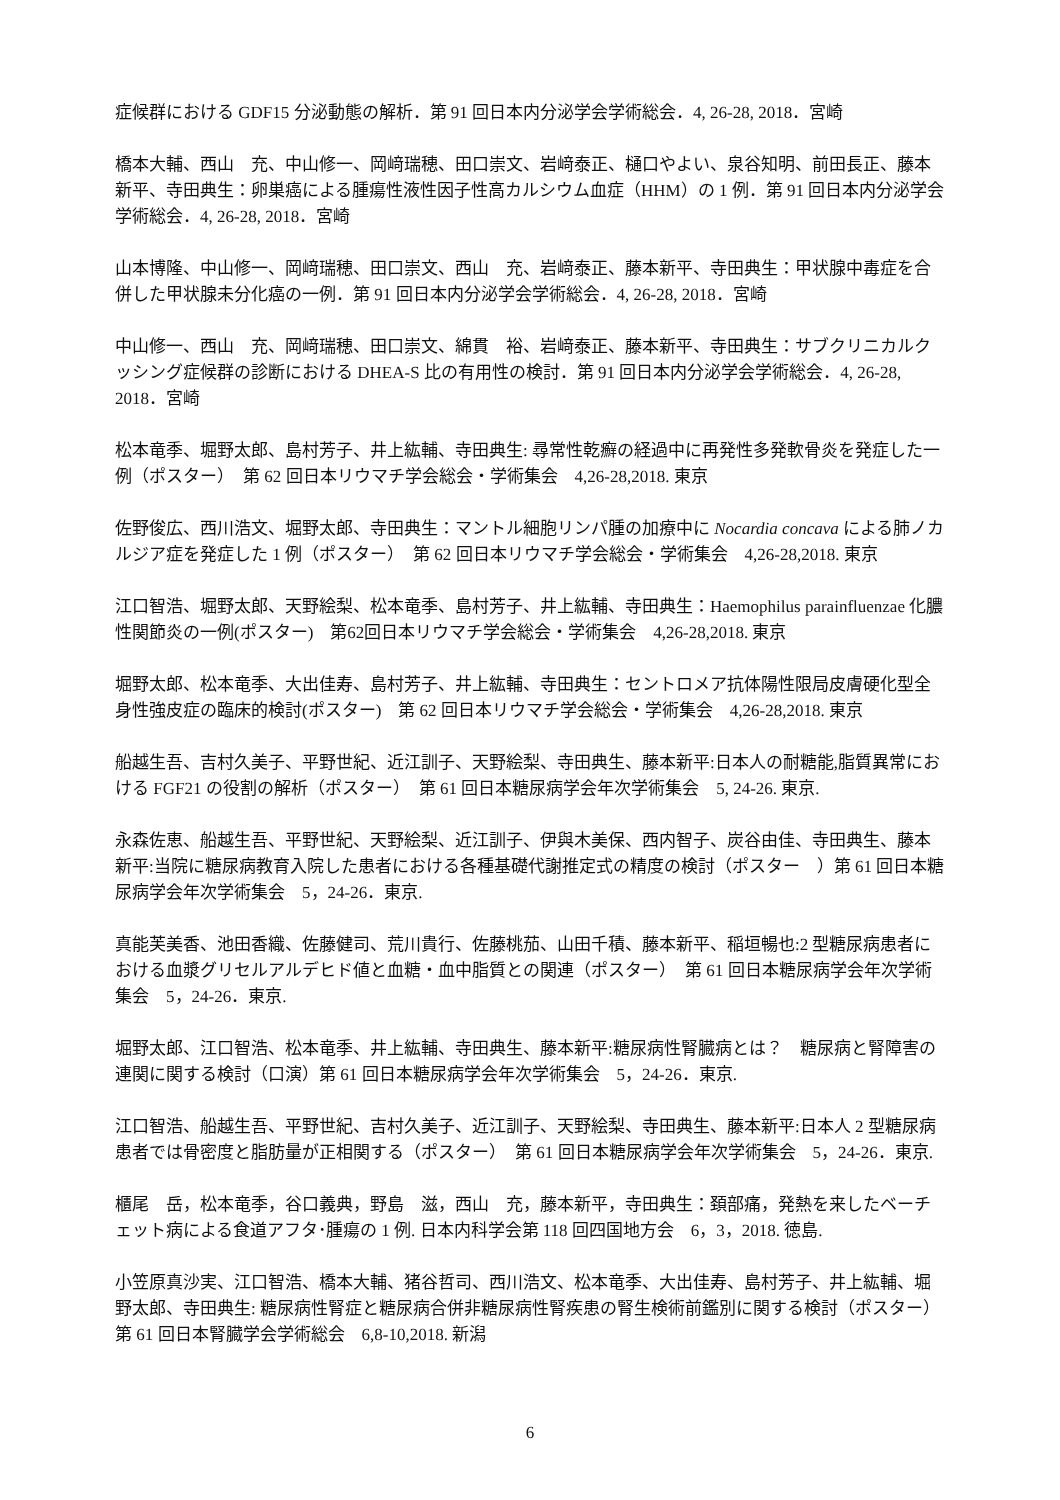症候群における GDF15 分泌動態の解析．第 91 回日本内分泌学会学術総会．4, 26-28, 2018．宮崎
橋本大輔、西山　充、中山修一、岡﨑瑞穂、田口崇文、岩﨑泰正、樋口やよい、泉谷知明、前田長正、藤本新平、寺田典生：卵巣癌による腫瘍性液性因子性高カルシウム血症（HHM）の 1 例．第 91 回日本内分泌学会学術総会．4, 26-28, 2018．宮崎
山本博隆、中山修一、岡﨑瑞穂、田口崇文、西山　充、岩﨑泰正、藤本新平、寺田典生：甲状腺中毒症を合併した甲状腺未分化癌の一例．第 91 回日本内分泌学会学術総会．4, 26-28, 2018．宮崎
中山修一、西山　充、岡﨑瑞穂、田口崇文、綿貫　裕、岩﨑泰正、藤本新平、寺田典生：サブクリニカルクッシング症候群の診断における DHEA-S 比の有用性の検討．第 91 回日本内分泌学会学術総会．4, 26-28, 2018．宮崎
松本竜季、堀野太郎、島村芳子、井上紘輔、寺田典生: 尋常性乾癬の経過中に再発性多発軟骨炎を発症した一例（ポスター）　第 62 回日本リウマチ学会総会・学術集会　4,26-28,2018. 東京
佐野俊広、西川浩文、堀野太郎、寺田典生：マントル細胞リンパ腫の加療中に Nocardia concava による肺ノカルジア症を発症した 1 例（ポスター）　第 62 回日本リウマチ学会総会・学術集会　4,26-28,2018. 東京
江口智浩、堀野太郎、天野絵梨、松本竜季、島村芳子、井上紘輔、寺田典生：Haemophilus parainfluenzae 化膿性関節炎の一例(ポスター)　第62回日本リウマチ学会総会・学術集会　4,26-28,2018. 東京
堀野太郎、松本竜季、大出佳寿、島村芳子、井上紘輔、寺田典生：セントロメア抗体陽性限局皮膚硬化型全身性強皮症の臨床的検討(ポスター)　第 62 回日本リウマチ学会総会・学術集会　4,26-28,2018. 東京
船越生吾、吉村久美子、平野世紀、近江訓子、天野絵梨、寺田典生、藤本新平:日本人の耐糖能,脂質異常における FGF21 の役割の解析（ポスター）　第 61 回日本糖尿病学会年次学術集会　5, 24-26. 東京.
永森佐恵、船越生吾、平野世紀、天野絵梨、近江訓子、伊與木美保、西内智子、炭谷由佳、寺田典生、藤本新平:当院に糖尿病教育入院した患者における各種基礎代謝推定式の精度の検討（ポスター　）第 61 回日本糖尿病学会年次学術集会　5，24-26．東京.
真能芙美香、池田香織、佐藤健司、荒川貴行、佐藤桃茄、山田千積、藤本新平、稲垣暢也:2 型糖尿病患者における血漿グリセルアルデヒド値と血糖・血中脂質との関連（ポスター）　第 61 回日本糖尿病学会年次学術集会　5，24-26．東京.
堀野太郎、江口智浩、松本竜季、井上紘輔、寺田典生、藤本新平:糖尿病性腎臓病とは？　糖尿病と腎障害の連関に関する検討（口演）第 61 回日本糖尿病学会年次学術集会　5，24-26．東京.
江口智浩、船越生吾、平野世紀、吉村久美子、近江訓子、天野絵梨、寺田典生、藤本新平:日本人 2 型糖尿病患者では骨密度と脂肪量が正相関する（ポスター）　第 61 回日本糖尿病学会年次学術集会　5，24-26．東京.
櫃尾　岳，松本竜季，谷口義典，野島　滋，西山　充，藤本新平，寺田典生：頚部痛，発熱を来したベーチェット病による食道アフタ･腫瘍の 1 例. 日本内科学会第 118 回四国地方会　6，3，2018. 徳島.
小笠原真沙実、江口智浩、橋本大輔、猪谷哲司、西川浩文、松本竜季、大出佳寿、島村芳子、井上紘輔、堀野太郎、寺田典生: 糖尿病性腎症と糖尿病合併非糖尿病性腎疾患の腎生検術前鑑別に関する検討（ポスター）　第 61 回日本腎臓学会学術総会　6,8-10,2018. 新潟
6